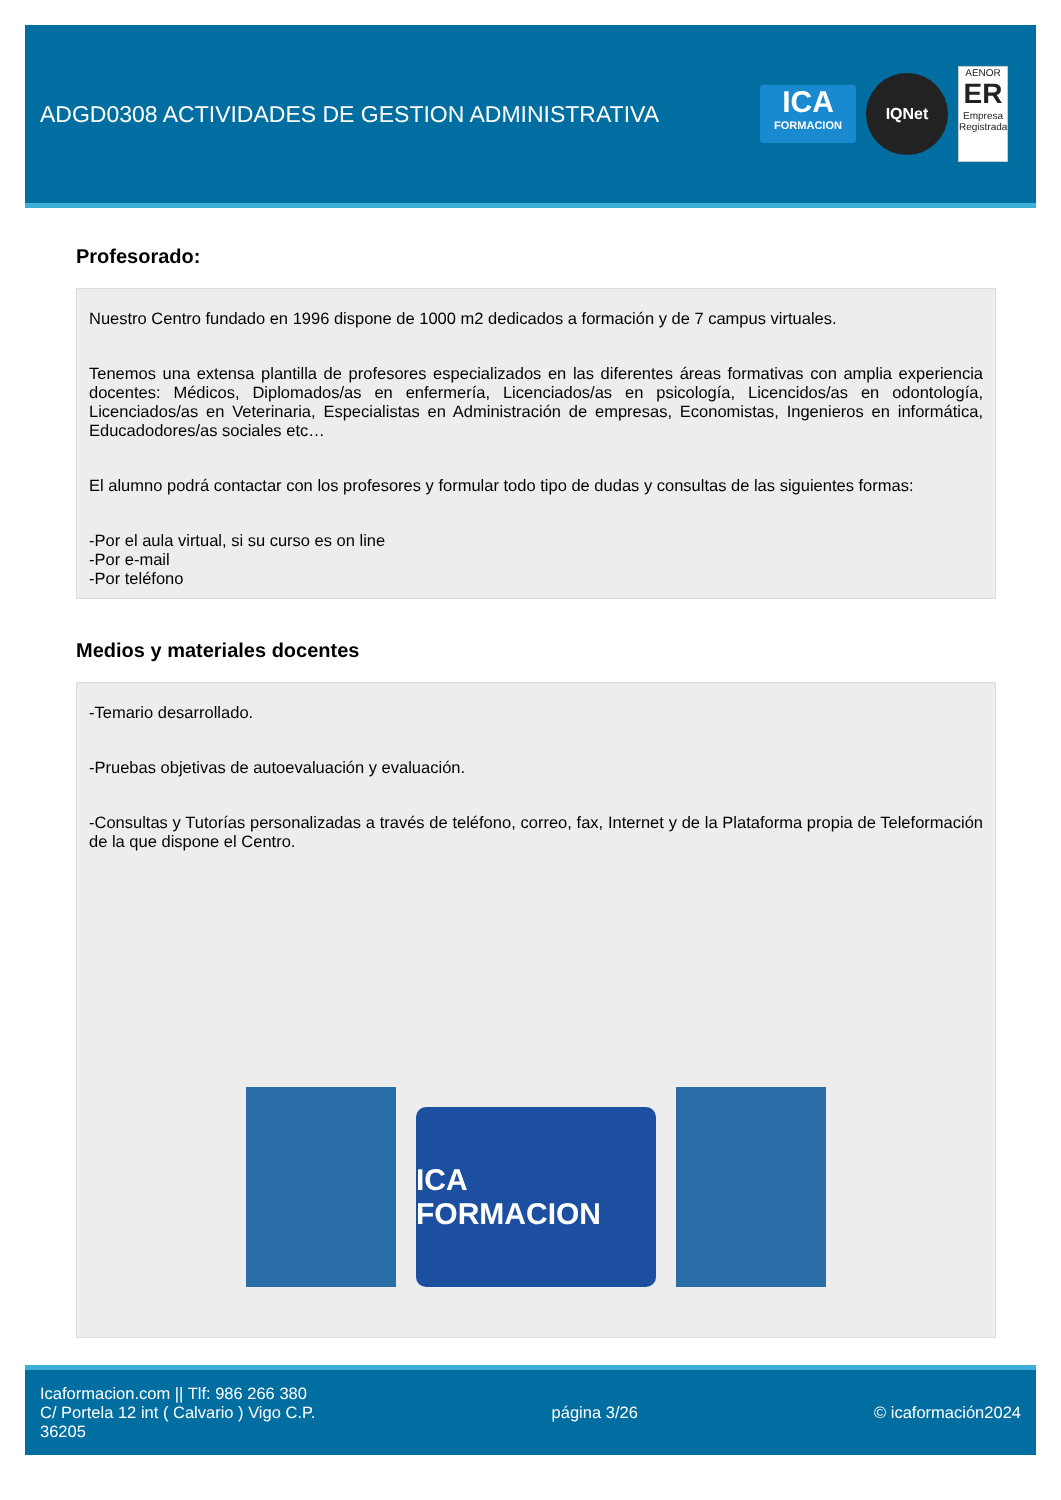ADGD0308 ACTIVIDADES DE GESTION ADMINISTRATIVA
ICA
FORMACION
IQNet
AENOR
ER
Empresa Registrada
Profesorado:
Nuestro Centro fundado en 1996 dispone de 1000 m2 dedicados a formación y de 7 campus virtuales.
Tenemos una extensa plantilla de profesores especializados en las diferentes áreas formativas con amplia experiencia docentes: Médicos, Diplomados/as en enfermería, Licenciados/as en psicología, Licencidos/as en odontología, Licenciados/as en Veterinaria, Especialistas en Administración de empresas, Economistas, Ingenieros en informática, Educadodores/as sociales etc…
El alumno podrá contactar con los profesores y formular todo tipo de dudas y consultas de las siguientes formas:
-Por el aula virtual, si su curso es on line
-Por e-mail
-Por teléfono
Medios y materiales docentes
-Temario desarrollado.
-Pruebas objetivas de autoevaluación y evaluación.
-Consultas y Tutorías personalizadas a través de teléfono, correo, fax, Internet y de la Plataforma propia de Teleformación de la que dispone el Centro.
ICA FORMACION
Icaformacion.com || Tlf: 986 266 380
C/ Portela 12 int ( Calvario ) Vigo C.P.
36205
página 3/26 © icaformación2024